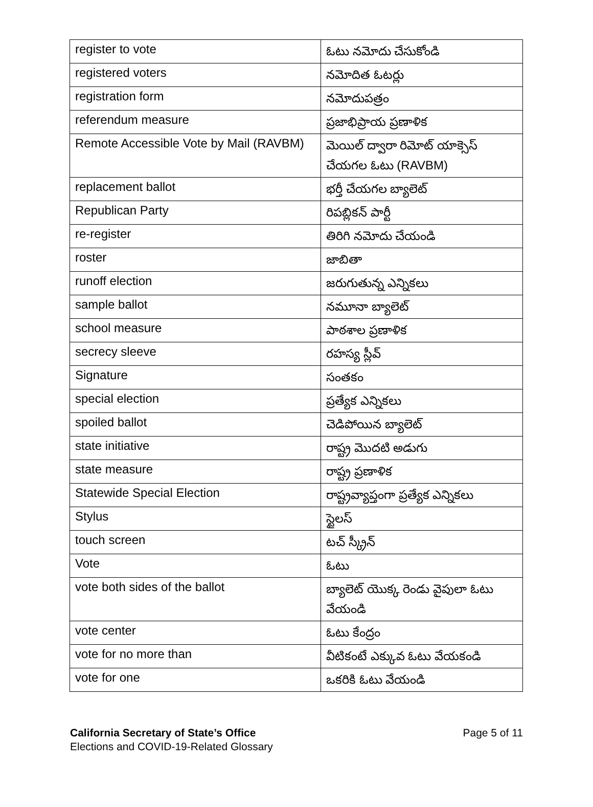| register to vote | ఓటు నమోదు చేసుకోండి |
| registered voters | నమోదిత ఓటర్లు |
| registration form | నమోదుపత్రం |
| referendum measure | ప్రజాభిప్రాయ ప్రణాళిక |
| Remote Accessible Vote by Mail (RAVBM) | మెయిల్ ద్వారా రిమోట్ యాక్సెస్ చేయగల ఓటు (RAVBM) |
| replacement ballot | భర్తీ చేయగల బ్యాలెట్ |
| Republican Party | రిపబ్లికన్ పార్టీ |
| re-register | తిరిగి నమోదు చేయండి |
| roster | జాబితా |
| runoff election | జరుగుతున్న ఎన్నికలు |
| sample ballot | నమూనా బ్యాలెట్ |
| school measure | పాఠశాల ప్రణాళిక |
| secrecy sleeve | రహస్య స్లీవ్ |
| Signature | సంతకం |
| special election | ప్రత్యేక ఎన్నికలు |
| spoiled ballot | చెడిపోయిన బ్యాలెట్ |
| state initiative | రాష్ట్ర మొదటి అడుగు |
| state measure | రాష్ట్ర ప్రణాళిక |
| Statewide Special Election | రాష్ట్రవ్యాప్తంగా ప్రత్యేక ఎన్నికలు |
| Stylus | స్టైలస్ |
| touch screen | టచ్ స్క్రీన్ |
| Vote | ఓటు |
| vote both sides of the ballot | బ్యాలెట్ యొక్క రెండు వైపులా ఓటు వేయండి |
| vote center | ఓటు కేంద్రం |
| vote for no more than | వీటికంటే ఎక్కువ ఓటు వేయకండి |
| vote for one | ఒకరికి ఓటు వేయండి |
California Secretary of State’s Office
Elections and COVID-19-Related Glossary
Page 5 of 11